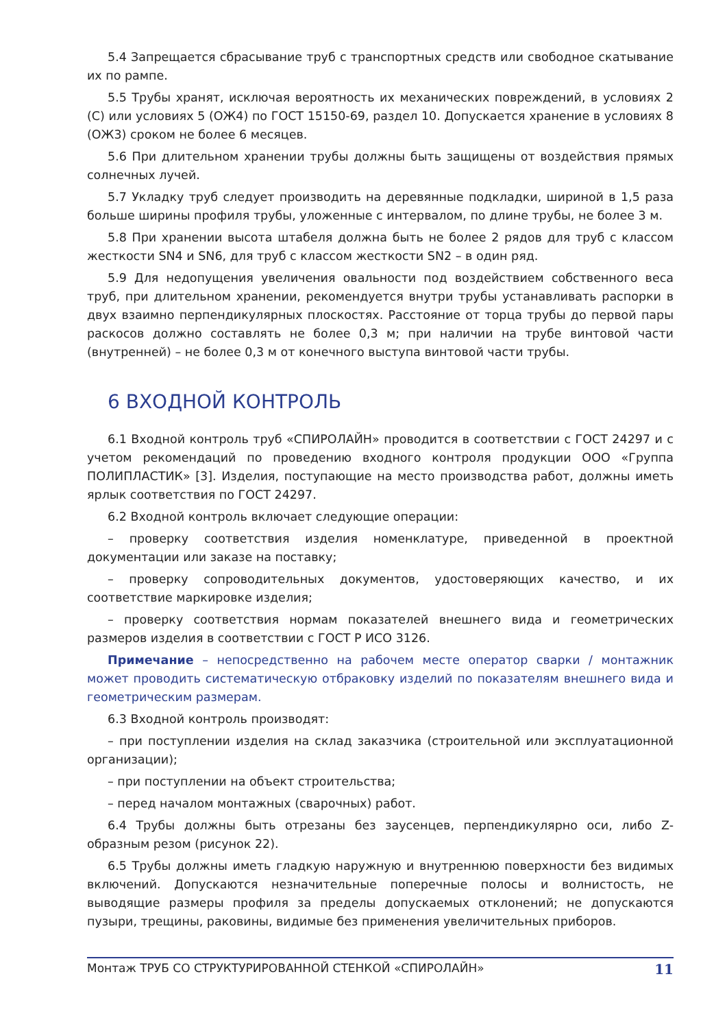5.4 Запрещается сбрасывание труб с транспортных средств или свободное скатывание их по рампе.
5.5 Трубы хранят, исключая вероятность их механических повреждений, в условиях 2 (С) или условиях 5 (ОЖ4) по ГОСТ 15150-69, раздел 10. Допускается хранение в условиях 8 (ОЖ3) сроком не более 6 месяцев.
5.6 При длительном хранении трубы должны быть защищены от воздействия прямых солнечных лучей.
5.7 Укладку труб следует производить на деревянные подкладки, шириной в 1,5 раза больше ширины профиля трубы, уложенные с интервалом, по длине трубы, не более 3 м.
5.8 При хранении высота штабеля должна быть не более 2 рядов для труб с классом жесткости SN4 и SN6, для труб с классом жесткости SN2 – в один ряд.
5.9 Для недопущения увеличения овальности под воздействием собственного веса труб, при длительном хранении, рекомендуется внутри трубы устанавливать распорки в двух взаимно перпендикулярных плоскостях. Расстояние от торца трубы до первой пары раскосов должно составлять не более 0,3 м; при наличии на трубе винтовой части (внутренней) – не более 0,3 м от конечного выступа винтовой части трубы.
6 ВХОДНОЙ КОНТРОЛЬ
6.1 Входной контроль труб «СПИРОЛАЙН» проводится в соответствии с ГОСТ 24297 и с учетом рекомендаций по проведению входного контроля продукции ООО «Группа ПОЛИПЛАСТИК» [3]. Изделия, поступающие на место производства работ, должны иметь ярлык соответствия по ГОСТ 24297.
6.2 Входной контроль включает следующие операции:
– проверку соответствия изделия номенклатуре, приведенной в проектной документации или заказе на поставку;
– проверку сопроводительных документов, удостоверяющих качество, и их соответствие маркировке изделия;
– проверку соответствия нормам показателей внешнего вида и геометрических размеров изделия в соответствии с ГОСТ Р ИСО 3126.
Примечание – непосредственно на рабочем месте оператор сварки / монтажник может проводить систематическую отбраковку изделий по показателям внешнего вида и геометрическим размерам.
6.3 Входной контроль производят:
– при поступлении изделия на склад заказчика (строительной или эксплуатационной организации);
– при поступлении на объект строительства;
– перед началом монтажных (сварочных) работ.
6.4 Трубы должны быть отрезаны без заусенцев, перпендикулярно оси, либо Z-образным резом (рисунок 22).
6.5 Трубы должны иметь гладкую наружную и внутреннюю поверхности без видимых включений. Допускаются незначительные поперечные полосы и волнистость, не выводящие размеры профиля за пределы допускаемых отклонений; не допускаются пузыри, трещины, раковины, видимые без применения увеличительных приборов.
Монтаж ТРУБ СО СТРУКТУРИРОВАННОЙ СТЕНКОЙ «СПИРОЛАЙН» 11